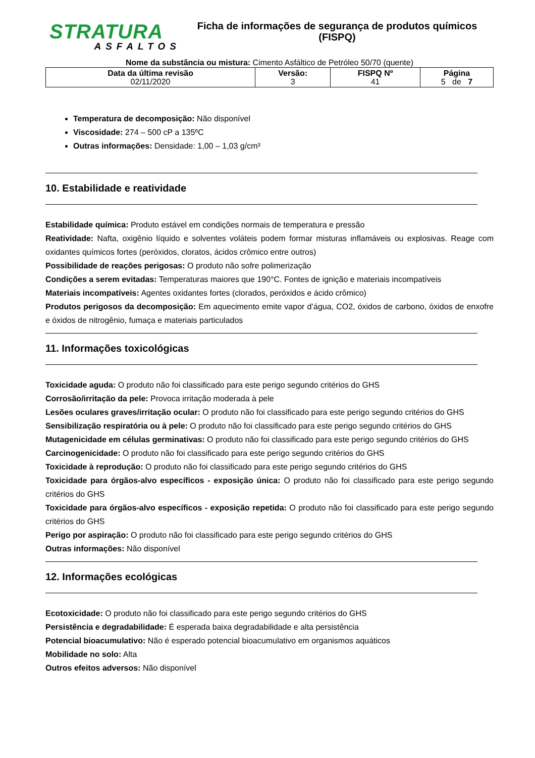STRATURA
ASFALTOS
Ficha de informações de segurança de produtos químicos
(FISPQ)
Nome da substância ou mistura: Cimento Asfáltico de Petróleo 50/70 (quente)
| Data da última revisão 02/11/2020 | Versão: 3 | FISPQ Nº 41 | Página 5 de 7 |
Temperatura de decomposição: Não disponível
Viscosidade: 274 – 500 cP a 135ºC
Outras informações: Densidade: 1,00 – 1,03 g/cm³
10. Estabilidade e reatividade
Estabilidade química: Produto estável em condições normais de temperatura e pressão
Reatividade: Nafta, oxigênio líquido e solventes voláteis podem formar misturas inflamáveis ou explosivas. Reage com oxidantes químicos fortes (peróxidos, cloratos, ácidos crômico entre outros)
Possibilidade de reações perigosas: O produto não sofre polimerização
Condições a serem evitadas: Temperaturas maiores que 190°C. Fontes de ignição e materiais incompatíveis
Materiais incompatíveis: Agentes oxidantes fortes (clorados, peróxidos e ácido crômico)
Produtos perigosos da decomposição: Em aquecimento emite vapor d’água, CO2, óxidos de carbono, óxidos de enxofre e óxidos de nitrogênio, fumaça e materiais particulados
11. Informações toxicológicas
Toxicidade aguda: O produto não foi classificado para este perigo segundo critérios do GHS
Corrosão/irritação da pele: Provoca irritação moderada à pele
Lesões oculares graves/irritação ocular: O produto não foi classificado para este perigo segundo critérios do GHS
Sensibilização respiratória ou à pele: O produto não foi classificado para este perigo segundo critérios do GHS
Mutagenicidade em células germinativas: O produto não foi classificado para este perigo segundo critérios do GHS
Carcinogenicidade: O produto não foi classificado para este perigo segundo critérios do GHS
Toxicidade à reprodução: O produto não foi classificado para este perigo segundo critérios do GHS
Toxicidade para órgãos-alvo específicos - exposição única: O produto não foi classificado para este perigo segundo critérios do GHS
Toxicidade para órgãos-alvo específicos - exposição repetida: O produto não foi classificado para este perigo segundo critérios do GHS
Perigo por aspiração: O produto não foi classificado para este perigo segundo critérios do GHS
Outras informações: Não disponível
12. Informações ecológicas
Ecotoxicidade: O produto não foi classificado para este perigo segundo critérios do GHS
Persistência e degradabilidade: É esperada baixa degradabilidade e alta persistência
Potencial bioacumulativo: Não é esperado potencial bioacumulativo em organismos aquáticos
Mobilidade no solo: Alta
Outros efeitos adversos: Não disponível